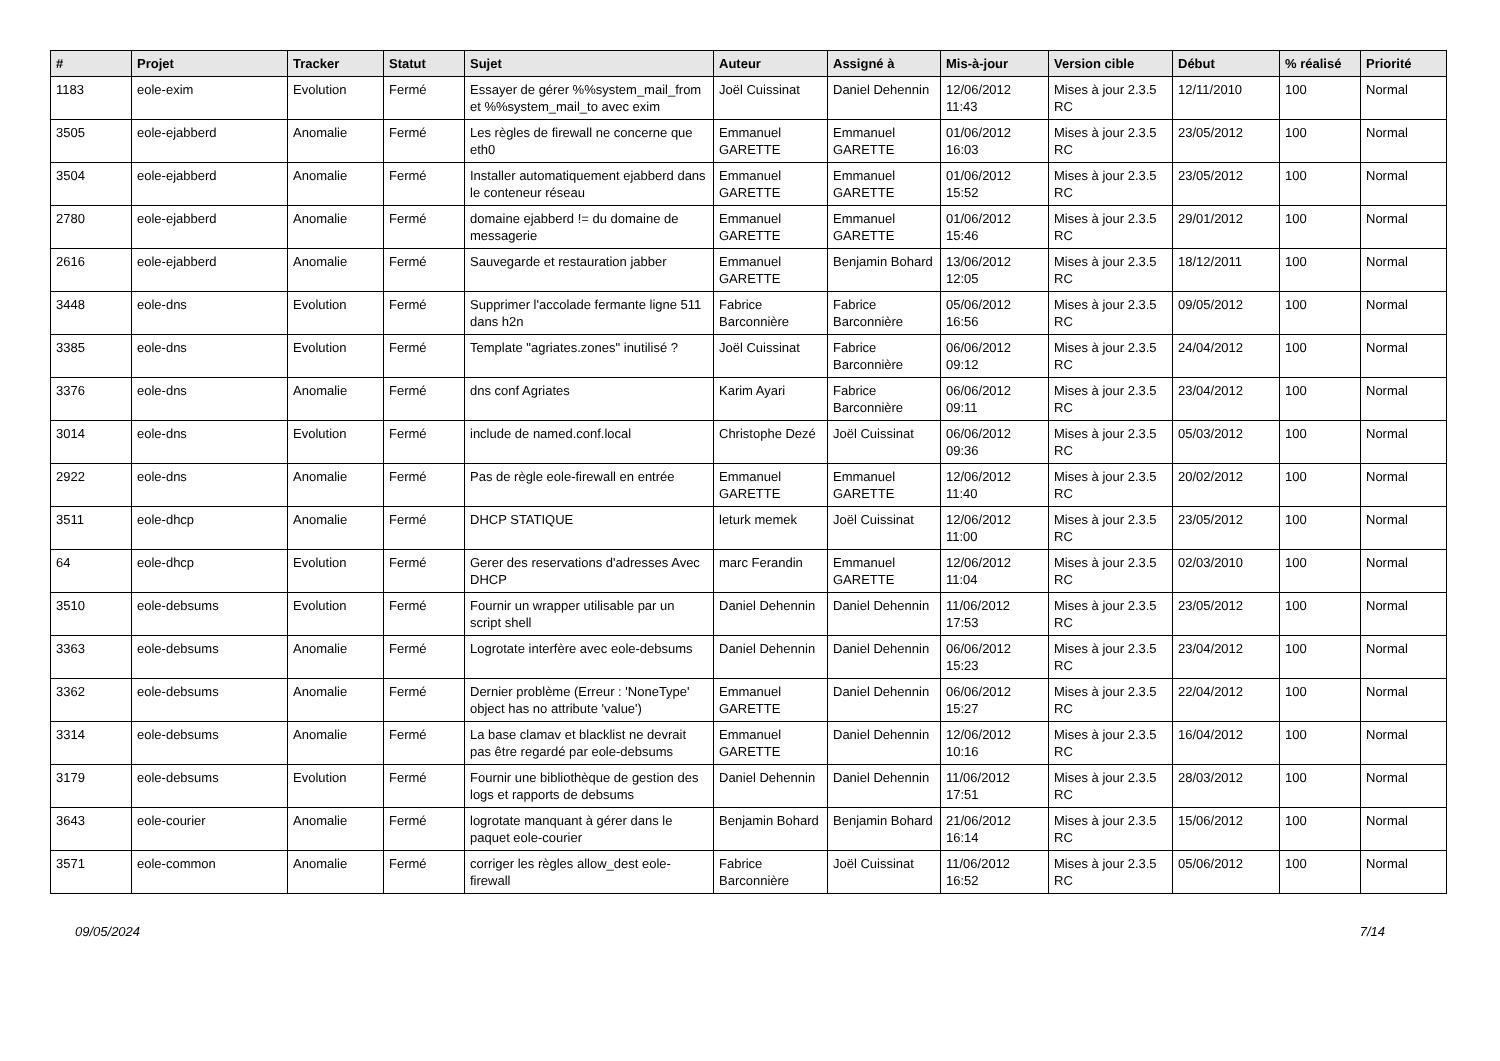| # | Projet | Tracker | Statut | Sujet | Auteur | Assigné à | Mis-à-jour | Version cible | Début | % réalisé | Priorité |
| --- | --- | --- | --- | --- | --- | --- | --- | --- | --- | --- | --- |
| 1183 | eole-exim | Evolution | Fermé | Essayer de gérer %%system_mail_from et %%system_mail_to avec exim | Joël Cuissinat | Daniel Dehennin | 12/06/2012 11:43 | Mises à jour 2.3.5 RC | 12/11/2010 | 100 | Normal |
| 3505 | eole-ejabberd | Anomalie | Fermé | Les règles de firewall ne concerne que eth0 | Emmanuel GARETTE | Emmanuel GARETTE | 01/06/2012 16:03 | Mises à jour 2.3.5 RC | 23/05/2012 | 100 | Normal |
| 3504 | eole-ejabberd | Anomalie | Fermé | Installer automatiquement ejabberd dans le conteneur réseau | Emmanuel GARETTE | Emmanuel GARETTE | 01/06/2012 15:52 | Mises à jour 2.3.5 RC | 23/05/2012 | 100 | Normal |
| 2780 | eole-ejabberd | Anomalie | Fermé | domaine ejabberd != du domaine de messagerie | Emmanuel GARETTE | Emmanuel GARETTE | 01/06/2012 15:46 | Mises à jour 2.3.5 RC | 29/01/2012 | 100 | Normal |
| 2616 | eole-ejabberd | Anomalie | Fermé | Sauvegarde et restauration jabber | Emmanuel GARETTE | Benjamin Bohard | 13/06/2012 12:05 | Mises à jour 2.3.5 RC | 18/12/2011 | 100 | Normal |
| 3448 | eole-dns | Evolution | Fermé | Supprimer l'accolade fermante ligne 511 dans h2n | Fabrice Barconnière | Fabrice Barconnière | 05/06/2012 16:56 | Mises à jour 2.3.5 RC | 09/05/2012 | 100 | Normal |
| 3385 | eole-dns | Evolution | Fermé | Template "agriates.zones" inutilisé ? | Joël Cuissinat | Fabrice Barconnière | 06/06/2012 09:12 | Mises à jour 2.3.5 RC | 24/04/2012 | 100 | Normal |
| 3376 | eole-dns | Anomalie | Fermé | dns conf Agriates | Karim Ayari | Fabrice Barconnière | 06/06/2012 09:11 | Mises à jour 2.3.5 RC | 23/04/2012 | 100 | Normal |
| 3014 | eole-dns | Evolution | Fermé | include de named.conf.local | Christophe Dezé | Joël Cuissinat | 06/06/2012 09:36 | Mises à jour 2.3.5 RC | 05/03/2012 | 100 | Normal |
| 2922 | eole-dns | Anomalie | Fermé | Pas de règle eole-firewall en entrée | Emmanuel GARETTE | Emmanuel GARETTE | 12/06/2012 11:40 | Mises à jour 2.3.5 RC | 20/02/2012 | 100 | Normal |
| 3511 | eole-dhcp | Anomalie | Fermé | DHCP STATIQUE | leturk memek | Joël Cuissinat | 12/06/2012 11:00 | Mises à jour 2.3.5 RC | 23/05/2012 | 100 | Normal |
| 64 | eole-dhcp | Evolution | Fermé | Gerer des reservations d'adresses Avec DHCP | marc Ferandin | Emmanuel GARETTE | 12/06/2012 11:04 | Mises à jour 2.3.5 RC | 02/03/2010 | 100 | Normal |
| 3510 | eole-debsums | Evolution | Fermé | Fournir un wrapper utilisable par un script shell | Daniel Dehennin | Daniel Dehennin | 11/06/2012 17:53 | Mises à jour 2.3.5 RC | 23/05/2012 | 100 | Normal |
| 3363 | eole-debsums | Anomalie | Fermé | Logrotate interfère avec eole-debsums | Daniel Dehennin | Daniel Dehennin | 06/06/2012 15:23 | Mises à jour 2.3.5 RC | 23/04/2012 | 100 | Normal |
| 3362 | eole-debsums | Anomalie | Fermé | Dernier problème (Erreur : 'NoneType' object has no attribute 'value') | Emmanuel GARETTE | Daniel Dehennin | 06/06/2012 15:27 | Mises à jour 2.3.5 RC | 22/04/2012 | 100 | Normal |
| 3314 | eole-debsums | Anomalie | Fermé | La base clamav et blacklist ne devrait pas être regardé par eole-debsums | Emmanuel GARETTE | Daniel Dehennin | 12/06/2012 10:16 | Mises à jour 2.3.5 RC | 16/04/2012 | 100 | Normal |
| 3179 | eole-debsums | Evolution | Fermé | Fournir une bibliothèque de gestion des logs et rapports de debsums | Daniel Dehennin | Daniel Dehennin | 11/06/2012 17:51 | Mises à jour 2.3.5 RC | 28/03/2012 | 100 | Normal |
| 3643 | eole-courier | Anomalie | Fermé | logrotate manquant à gérer dans le paquet eole-courier | Benjamin Bohard | Benjamin Bohard | 21/06/2012 16:14 | Mises à jour 2.3.5 RC | 15/06/2012 | 100 | Normal |
| 3571 | eole-common | Anomalie | Fermé | corriger les règles allow_dest eole-firewall | Fabrice Barconnière | Joël Cuissinat | 11/06/2012 16:52 | Mises à jour 2.3.5 RC | 05/06/2012 | 100 | Normal |
09/05/2024 7/14